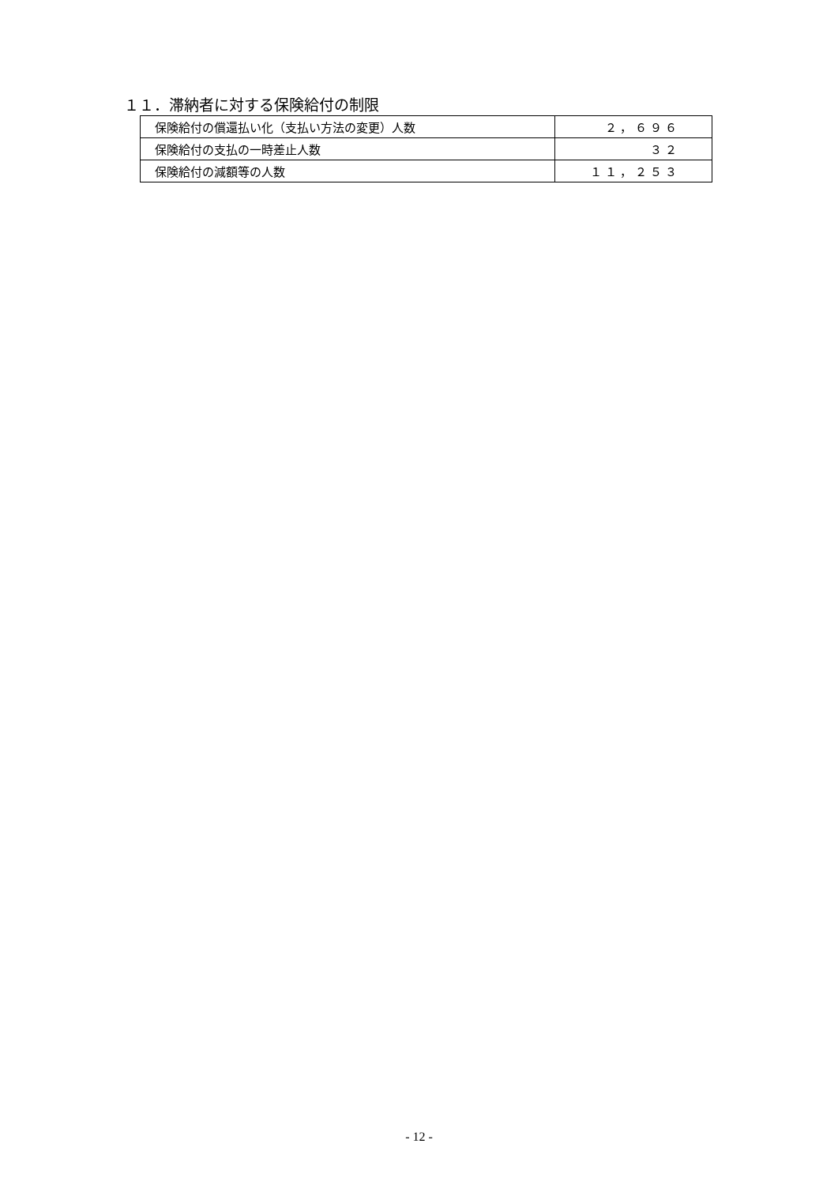１１．滞納者に対する保険給付の制限
| 保険給付の償還払い化（支払い方法の変更）人数 | ２，６９６ |
| 保険給付の支払の一時差止人数 | ３２ |
| 保険給付の減額等の人数 | １１，２５３ |
- 12 -